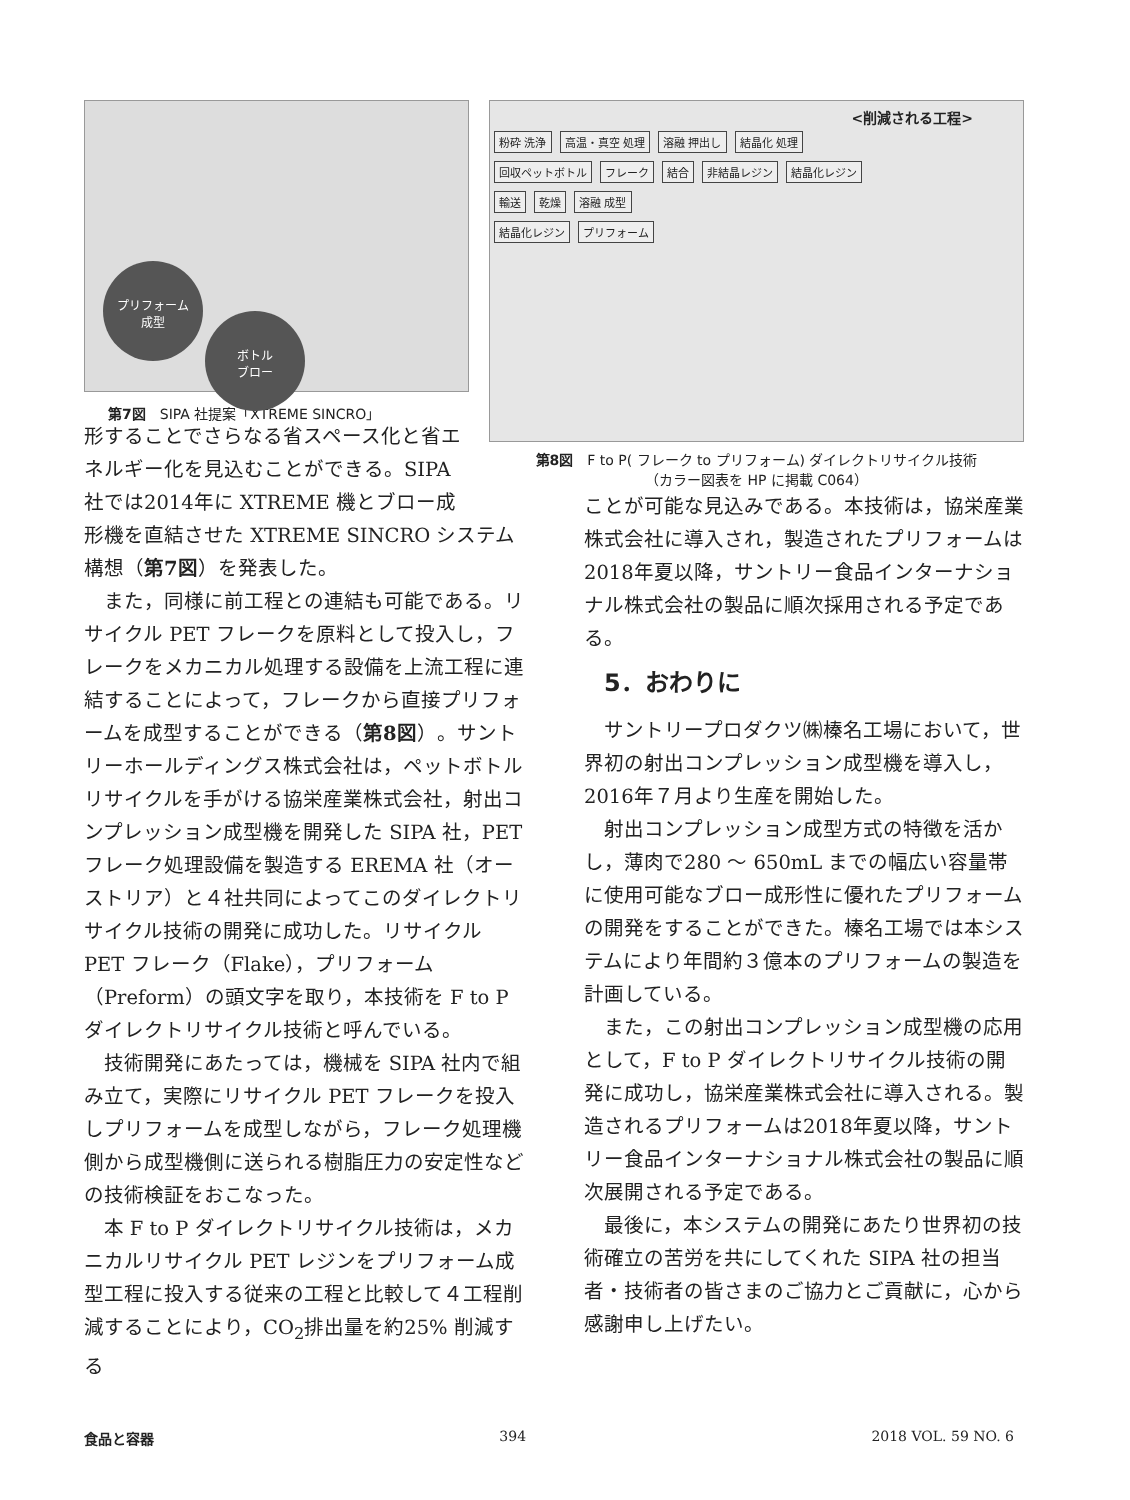プリフォーム
成型
ボトル
ブロー
第7図　SIPA 社提案「XTREME SINCRO」
<削減される工程>
粉砕 洗浄 高温・真空 処理 溶融 押出し 結晶化 処理
回収ペットボトル フレーク 結合 非結晶レジン 結晶化レジン
輸送 乾燥 溶融 成型
結晶化レジン プリフォーム
第8図　F to P( フレーク to プリフォーム) ダイレクトリサイクル技術
（カラー図表を HP に掲載 C064）
形することでさらなる省スペース化と省エネルギー化を見込むことができる。SIPA 社では2014年に XTREME 機とブロー成
形機を直結させた XTREME SINCRO システム構想（第7図）を発表した。
また，同様に前工程との連結も可能である。リサイクル PET フレークを原料として投入し，フレークをメカニカル処理する設備を上流工程に連結することによって，フレークから直接プリフォームを成型することができる（第8図）。サントリーホールディングス株式会社は，ペットボトルリサイクルを手がける協栄産業株式会社，射出コンプレッション成型機を開発した SIPA 社，PET フレーク処理設備を製造する EREMA 社（オーストリア）と４社共同によってこのダイレクトリサイクル技術の開発に成功した。リサイクル PET フレーク（Flake），プリフォーム（Preform）の頭文字を取り，本技術を F to P ダイレクトリサイクル技術と呼んでいる。
技術開発にあたっては，機械を SIPA 社内で組み立て，実際にリサイクル PET フレークを投入しプリフォームを成型しながら，フレーク処理機側から成型機側に送られる樹脂圧力の安定性などの技術検証をおこなった。
本 F to P ダイレクトリサイクル技術は，メカニカルリサイクル PET レジンをプリフォーム成型工程に投入する従来の工程と比較して４工程削減することにより，CO<sub>2</sub>排出量を約25% 削減する
ことが可能な見込みである。本技術は，協栄産業株式会社に導入され，製造されたプリフォームは2018年夏以降，サントリー食品インターナショナル株式会社の製品に順次採用される予定である。
5．おわりに
サントリープロダクツ㈱榛名工場において，世界初の射出コンプレッション成型機を導入し，2016年７月より生産を開始した。
射出コンプレッション成型方式の特徴を活かし，薄肉で280 ～ 650mL までの幅広い容量帯に使用可能なブロー成形性に優れたプリフォームの開発をすることができた。榛名工場では本システムにより年間約３億本のプリフォームの製造を計画している。
また，この射出コンプレッション成型機の応用として，F to P ダイレクトリサイクル技術の開発に成功し，協栄産業株式会社に導入される。製造されるプリフォームは2018年夏以降，サントリー食品インターナショナル株式会社の製品に順次展開される予定である。
最後に，本システムの開発にあたり世界初の技術確立の苦労を共にしてくれた SIPA 社の担当者・技術者の皆さまのご協力とご貢献に，心から感謝申し上げたい。
食品と容器 394 2018 VOL. 59 NO. 6